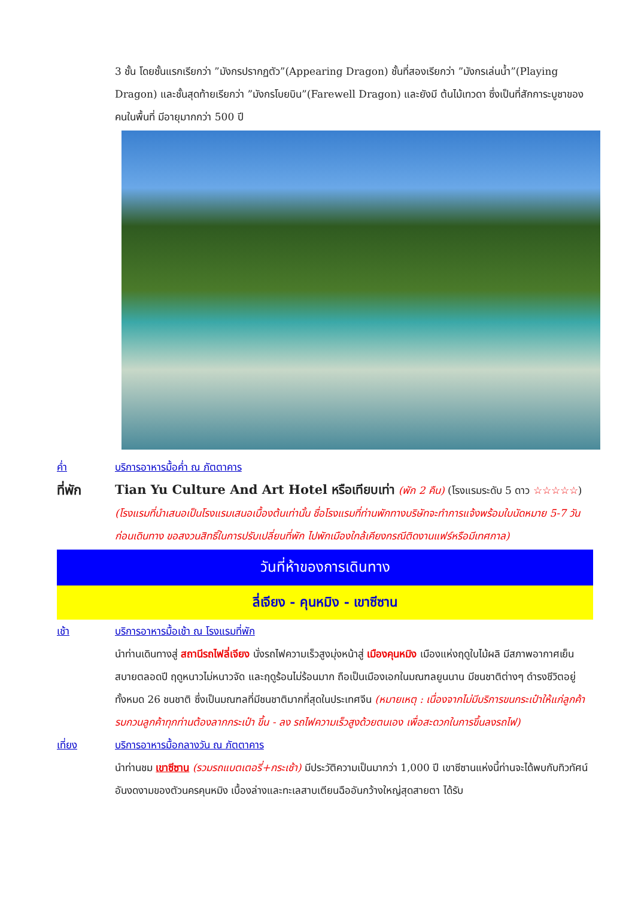3 ชั้น โดยชั้นแรกเรียกว่า ”มังกรปรากฏตัว”(Appearing Dragon) ชั้นที่สองเรียกว่า ”มังกรเล่นน้ำ”(Playing Dragon) และชั้นสุดท้ายเรียกว่า ”มังกรโบยบิน”(Farewell Dragon) และยังมี ต้นไม้เทวดา ซึ่งเป็นที่สักการะบูชาของคนในพื้นที่ มีอายุมากกว่า 500 ปี
ค่ำ บริการอาหารมื้อค่ำ ณ ภัตตาคาร
ที่พัก Tian Yu Culture And Art Hotel หรือเทียบเท่า (พัก 2 คืน) (โรงแรมระดับ 5 ดาว ☆☆☆☆☆) (โรงแรมที่นำเสนอเป็นโรงแรมเสนอเบื้องต้นเท่านั้น ชื่อโรงแรมที่ท่านพักทางบริษัทจะทำการแจ้งพร้อมใบนัดหมาย 5-7 วันก่อนเดินทาง ขอสงวนสิทธิ์ในการปรับเปลี่ยนที่พัก ไปพักเมืองใกล้เคียงกรณีติดงานแฟร์หรือมีเทศกาล)
วันที่ห้าของการเดินทาง
ลี่เจียง - คุนหมิง - เขาซีซาน
เช้า บริการอาหารมื้อเช้า ณ โรงแรมที่พัก
นำท่านเดินทางสู่ สถานีรถไฟลี่เจียง นั่งรถไฟความเร็วสูงมุ่งหน้าสู่ เมืองคุนหมิง เมืองแห่งฤดูใบไม้ผลิ มีสภาพอากาศเย็นสบายตลอดปี ฤดูหนาวไม่หนาวจัด และฤดูร้อนไม่ร้อนมาก ถือเป็นเมืองเอกในมณฑลยูนนาน มีชนชาติต่างๆ ดำรงชีวิตอยู่ทั้งหมด 26 ชนชาติ ซึ่งเป็นมณฑลที่มีชนชาติมากที่สุดในประเทศจีน (หมายเหตุ : เนื่องจากไม่มีบริการขนกระเป๋าให้แก่ลูกค้า รบกวนลูกค้าทุกท่านต้องลากกระเป๋า ขึ้น - ลง รถไฟความเร็วสูงด้วยตนเอง เพื่อสะดวกในการขึ้นลงรถไฟ)
เที่ยง บริการอาหารมื้อกลางวัน ณ ภัตตาคาร
นำท่านชม เขาซีซาน (รวมรถแบตเตอรี่+กระเช้า) มีประวัติความเป็นมากว่า 1,000 ปี เขาซีซานแห่งนี้ท่านจะได้พบกับทิวทัศน์อันงดงามของตัวนครคุนหมิง เบื้องล่างและทะเลสาบเตียนฉืออันกว้างใหญ่สุดสายตา ได้รับ